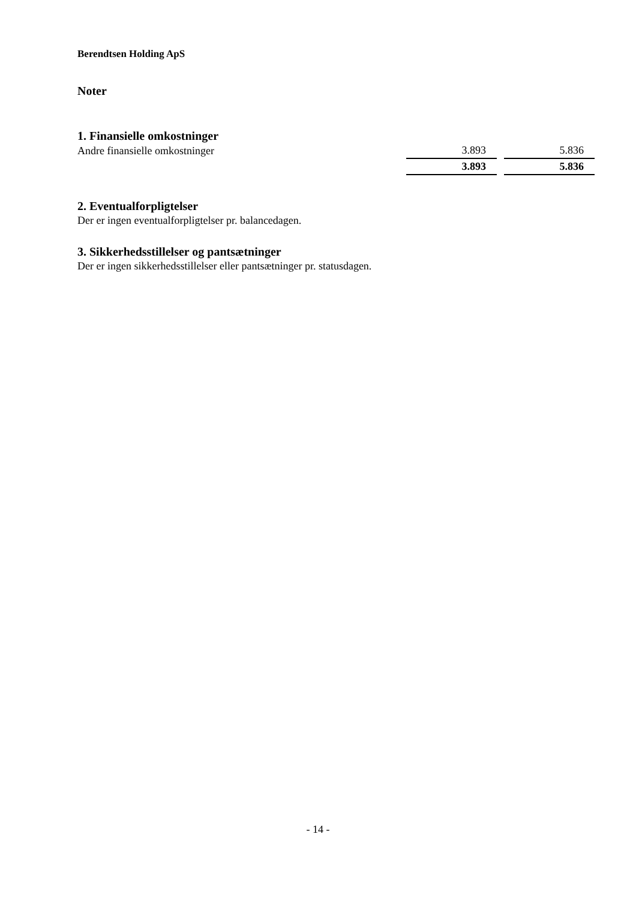Berendtsen Holding ApS
Noter
1. Finansielle omkostninger
| Andre finansielle omkostninger | 3.893 | 5.836 |
| | 3.893 | 5.836 |
2. Eventualforpligtelser
Der er ingen eventualforpligtelser pr. balancedagen.
3. Sikkerhedsstillelser og pantsætninger
Der er ingen sikkerhedsstillelser eller pantsætninger pr. statusdagen.
- 14 -